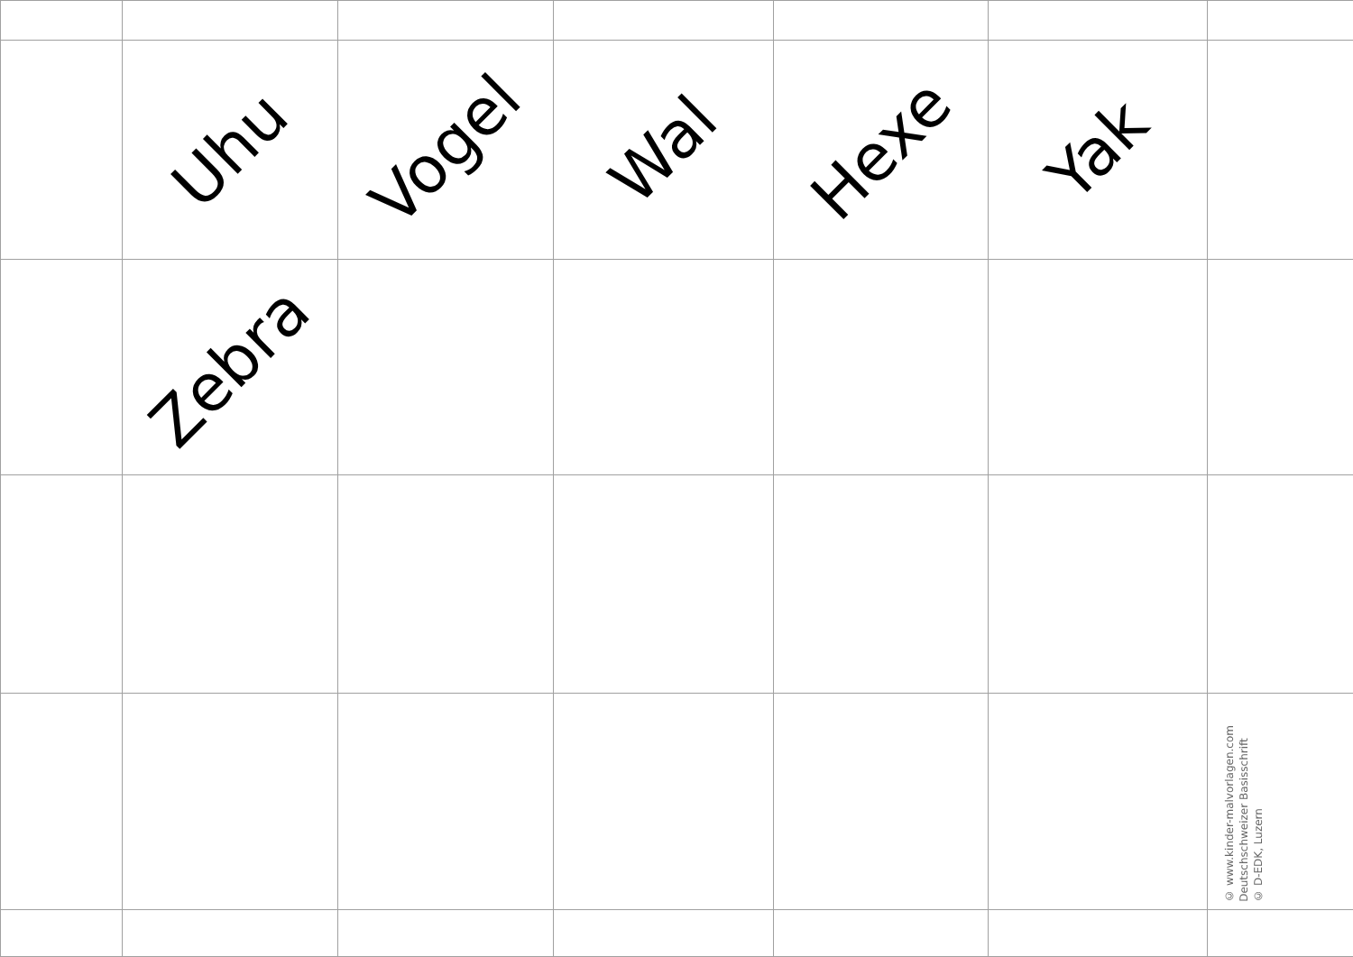| | Uhu | Vogel | Wal | Hexe | Yak | |
| | Zebra | | | | | |
| | | | | | | © www.kinder-malvorlagen.com Deutschschweizer Basisschrift © D-EDK, Luzern |